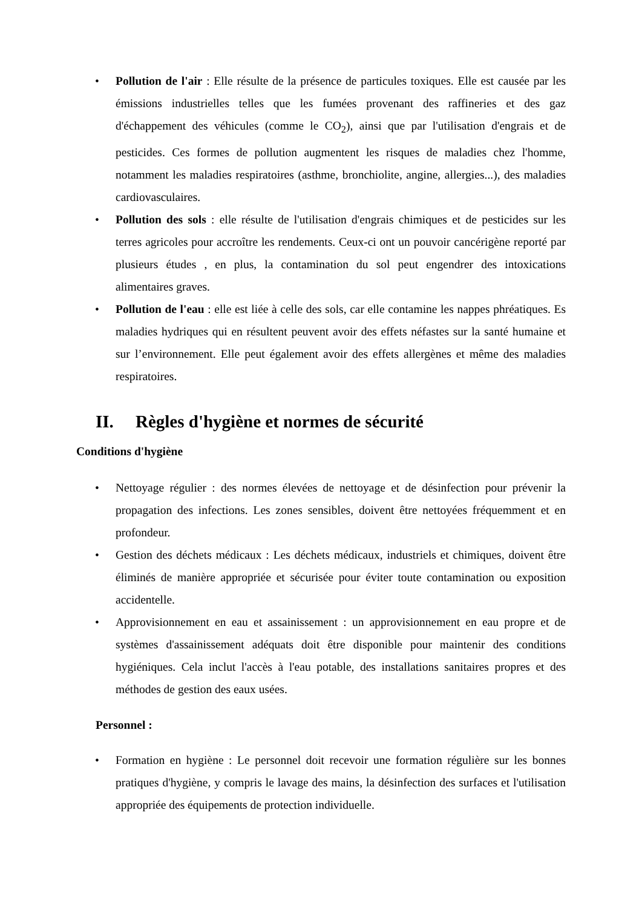• Pollution de l'air : Elle résulte de la présence de particules toxiques. Elle est causée par les émissions industrielles telles que les fumées provenant des raffineries et des gaz d'échappement des véhicules (comme le CO<sub>2</sub>), ainsi que par l'utilisation d'engrais et de pesticides. Ces formes de pollution augmentent les risques de maladies chez l'homme, notamment les maladies respiratoires (asthme, bronchiolite, angine, allergies...), des maladies cardiovasculaires.
• Pollution des sols : elle résulte de l'utilisation d'engrais chimiques et de pesticides sur les terres agricoles pour accroître les rendements. Ceux-ci ont un pouvoir cancérigène reporté par plusieurs études , en plus, la contamination du sol peut engendrer des intoxications alimentaires graves.
• Pollution de l'eau : elle est liée à celle des sols, car elle contamine les nappes phréatiques. Es maladies hydriques qui en résultent peuvent avoir des effets néfastes sur la santé humaine et sur l’environnement. Elle peut également avoir des effets allergènes et même des maladies respiratoires.
II. Règles d'hygiène et normes de sécurité
Conditions d'hygiène
• Nettoyage régulier : des normes élevées de nettoyage et de désinfection pour prévenir la propagation des infections. Les zones sensibles, doivent être nettoyées fréquemment et en profondeur.
• Gestion des déchets médicaux : Les déchets médicaux, industriels et chimiques, doivent être éliminés de manière appropriée et sécurisée pour éviter toute contamination ou exposition accidentelle.
• Approvisionnement en eau et assainissement : un approvisionnement en eau propre et de systèmes d'assainissement adéquats doit être disponible pour maintenir des conditions hygiéniques. Cela inclut l'accès à l'eau potable, des installations sanitaires propres et des méthodes de gestion des eaux usées.
Personnel :
• Formation en hygiène : Le personnel doit recevoir une formation régulière sur les bonnes pratiques d'hygiène, y compris le lavage des mains, la désinfection des surfaces et l'utilisation appropriée des équipements de protection individuelle.